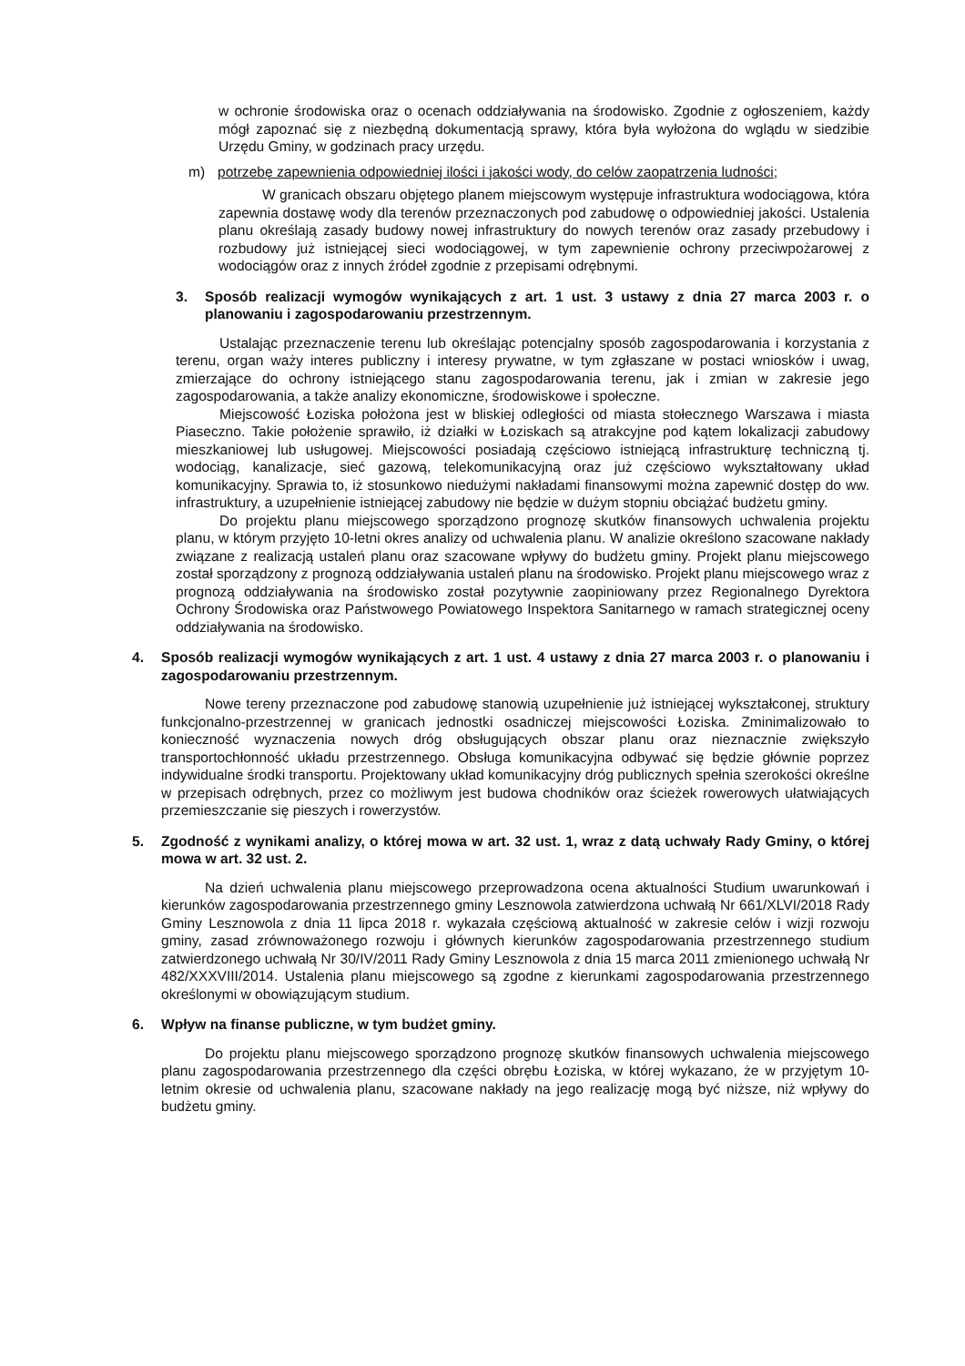w ochronie środowiska oraz o ocenach oddziaływania na środowisko. Zgodnie z ogłoszeniem, każdy mógł zapoznać się z niezbędną dokumentacją sprawy, która była wyłożona do wglądu w siedzibie Urzędu Gminy, w godzinach pracy urzędu.
m) potrzebę zapewnienia odpowiedniej ilości i jakości wody, do celów zaopatrzenia ludności;
W granicach obszaru objętego planem miejscowym występuje infrastruktura wodociągowa, która zapewnia dostawę wody dla terenów przeznaczonych pod zabudowę o odpowiedniej jakości. Ustalenia planu określają zasady budowy nowej infrastruktury do nowych terenów oraz zasady przebudowy i rozbudowy już istniejącej sieci wodociągowej, w tym zapewnienie ochrony przeciwpożarowej z wodociągów oraz z innych źródeł zgodnie z przepisami odrębnymi.
3. Sposób realizacji wymogów wynikających z art. 1 ust. 3 ustawy z dnia 27 marca 2003 r. o planowaniu i zagospodarowaniu przestrzennym.
Ustalając przeznaczenie terenu lub określając potencjalny sposób zagospodarowania i korzystania z terenu, organ waży interes publiczny i interesy prywatne, w tym zgłaszane w postaci wniosków i uwag, zmierzające do ochrony istniejącego stanu zagospodarowania terenu, jak i zmian w zakresie jego zagospodarowania, a także analizy ekonomiczne, środowiskowe i społeczne.
Miejscowość Łoziska położona jest w bliskiej odległości od miasta stołecznego Warszawa i miasta Piaseczno. Takie położenie sprawiło, iż działki w Łoziskach są atrakcyjne pod kątem lokalizacji zabudowy mieszkaniowej lub usługowej. Miejscowości posiadają częściowo istniejącą infrastrukturę techniczną tj. wodociąg, kanalizacje, sieć gazową, telekomunikacyjną oraz już częściowo wykształtowany układ komunikacyjny. Sprawia to, iż stosunkowo niedużymi nakładami finansowymi można zapewnić dostęp do ww. infrastruktury, a uzupełnienie istniejącej zabudowy nie będzie w dużym stopniu obciążać budżetu gminy.
Do projektu planu miejscowego sporządzono prognozę skutków finansowych uchwalenia projektu planu, w którym przyjęto 10-letni okres analizy od uchwalenia planu. W analizie określono szacowane nakłady związane z realizacją ustaleń planu oraz szacowane wpływy do budżetu gminy. Projekt planu miejscowego został sporządzony z prognozą oddziaływania ustaleń planu na środowisko. Projekt planu miejscowego wraz z prognozą oddziaływania na środowisko został pozytywnie zaopiniowany przez Regionalnego Dyrektora Ochrony Środowiska oraz Państwowego Powiatowego Inspektora Sanitarnego w ramach strategicznej oceny oddziaływania na środowisko.
4. Sposób realizacji wymogów wynikających z art. 1 ust. 4 ustawy z dnia 27 marca 2003 r. o planowaniu i zagospodarowaniu przestrzennym.
Nowe tereny przeznaczone pod zabudowę stanowią uzupełnienie już istniejącej wykształconej, struktury funkcjonalno-przestrzennej w granicach jednostki osadniczej miejscowości Łoziska. Zminimalizowało to konieczność wyznaczenia nowych dróg obsługujących obszar planu oraz nieznacznie zwiększyło transportochłonność układu przestrzennego. Obsługa komunikacyjna odbywać się będzie głównie poprzez indywidualne środki transportu. Projektowany układ komunikacyjny dróg publicznych spełnia szerokości określne w przepisach odrębnych, przez co możliwym jest budowa chodników oraz ścieżek rowerowych ułatwiających przemieszczanie się pieszych i rowerzystów.
5. Zgodność z wynikami analizy, o której mowa w art. 32 ust. 1, wraz z datą uchwały Rady Gminy, o której mowa w art. 32 ust. 2.
Na dzień uchwalenia planu miejscowego przeprowadzona ocena aktualności Studium uwarunkowań i kierunków zagospodarowania przestrzennego gminy Lesznowola zatwierdzona uchwałą Nr 661/XLVI/2018 Rady Gminy Lesznowola z dnia 11 lipca 2018 r. wykazała częściową aktualność w zakresie celów i wizji rozwoju gminy, zasad zrównoważonego rozwoju i głównych kierunków zagospodarowania przestrzennego studium zatwierdzonego uchwałą Nr 30/IV/2011 Rady Gminy Lesznowola z dnia 15 marca 2011 zmienionego uchwałą Nr 482/XXXVIII/2014. Ustalenia planu miejscowego są zgodne z kierunkami zagospodarowania przestrzennego określonymi w obowiązującym studium.
6. Wpływ na finanse publiczne, w tym budżet gminy.
Do projektu planu miejscowego sporządzono prognozę skutków finansowych uchwalenia miejscowego planu zagospodarowania przestrzennego dla części obrębu Łoziska, w której wykazano, że w przyjętym 10-letnim okresie od uchwalenia planu, szacowane nakłady na jego realizację mogą być niższe, niż wpływy do budżetu gminy.